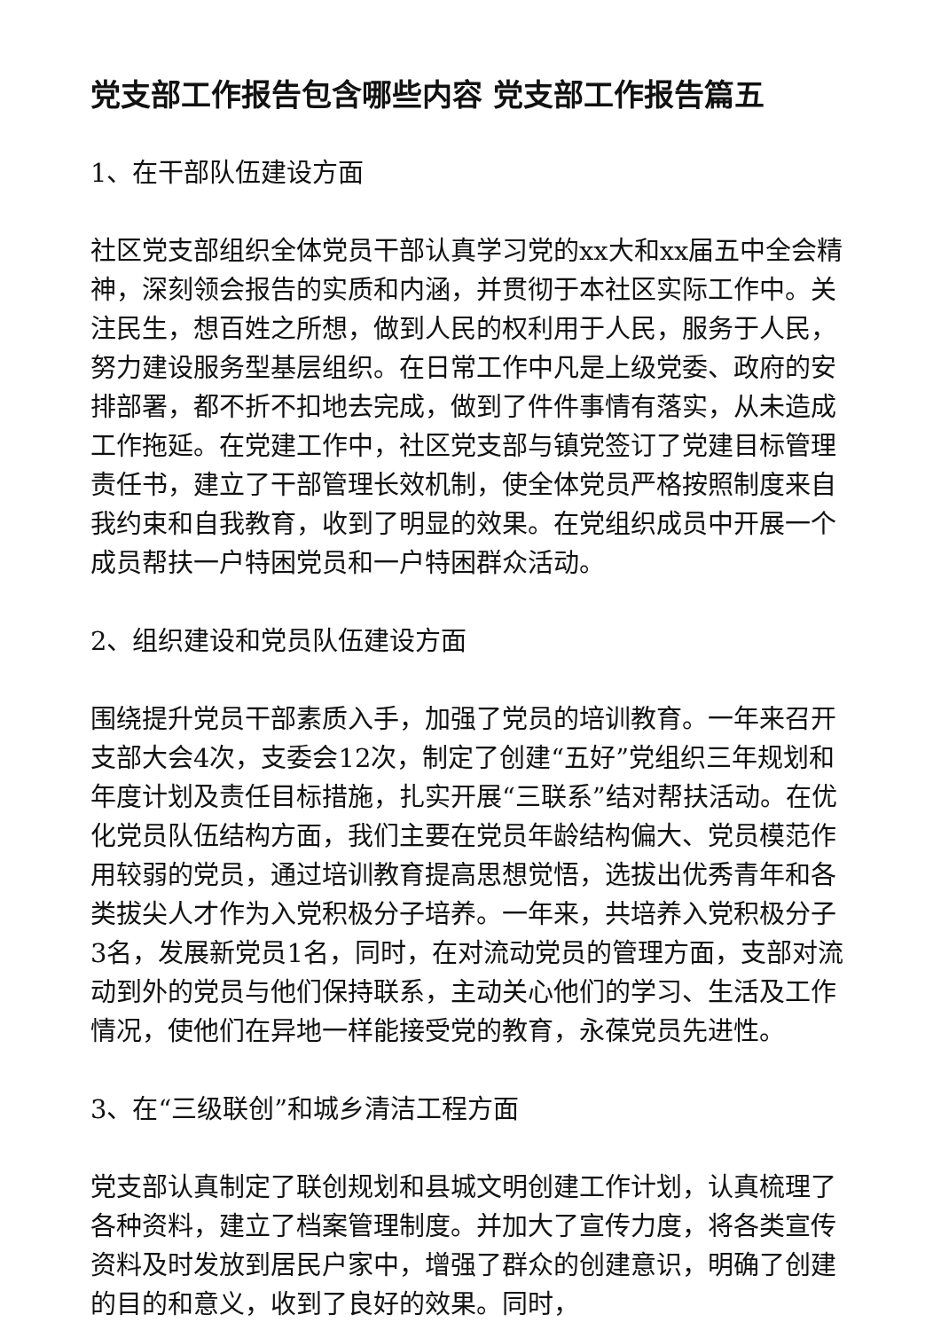党支部工作报告包含哪些内容 党支部工作报告篇五
1、在干部队伍建设方面
社区党支部组织全体党员干部认真学习党的xx大和xx届五中全会精神，深刻领会报告的实质和内涵，并贯彻于本社区实际工作中。关注民生，想百姓之所想，做到人民的权利用于人民，服务于人民，努力建设服务型基层组织。在日常工作中凡是上级党委、政府的安排部署，都不折不扣地去完成，做到了件件事情有落实，从未造成工作拖延。在党建工作中，社区党支部与镇党签订了党建目标管理责任书，建立了干部管理长效机制，使全体党员严格按照制度来自我约束和自我教育，收到了明显的效果。在党组织成员中开展一个成员帮扶一户特困党员和一户特困群众活动。
2、组织建设和党员队伍建设方面
围绕提升党员干部素质入手，加强了党员的培训教育。一年来召开支部大会4次，支委会12次，制定了创建“五好”党组织三年规划和年度计划及责任目标措施，扎实开展“三联系”结对帮扶活动。在优化党员队伍结构方面，我们主要在党员年龄结构偏大、党员模范作用较弱的党员，通过培训教育提高思想觉悟，选拔出优秀青年和各类拔尖人才作为入党积极分子培养。一年来，共培养入党积极分子3名，发展新党员1名，同时，在对流动党员的管理方面，支部对流动到外的党员与他们保持联系，主动关心他们的学习、生活及工作情况，使他们在异地一样能接受党的教育，永葆党员先进性。
3、在“三级联创”和城乡清洁工程方面
党支部认真制定了联创规划和县城文明创建工作计划，认真梳理了各种资料，建立了档案管理制度。并加大了宣传力度，将各类宣传资料及时发放到居民户家中，增强了群众的创建意识，明确了创建的目的和意义，收到了良好的效果。同时，